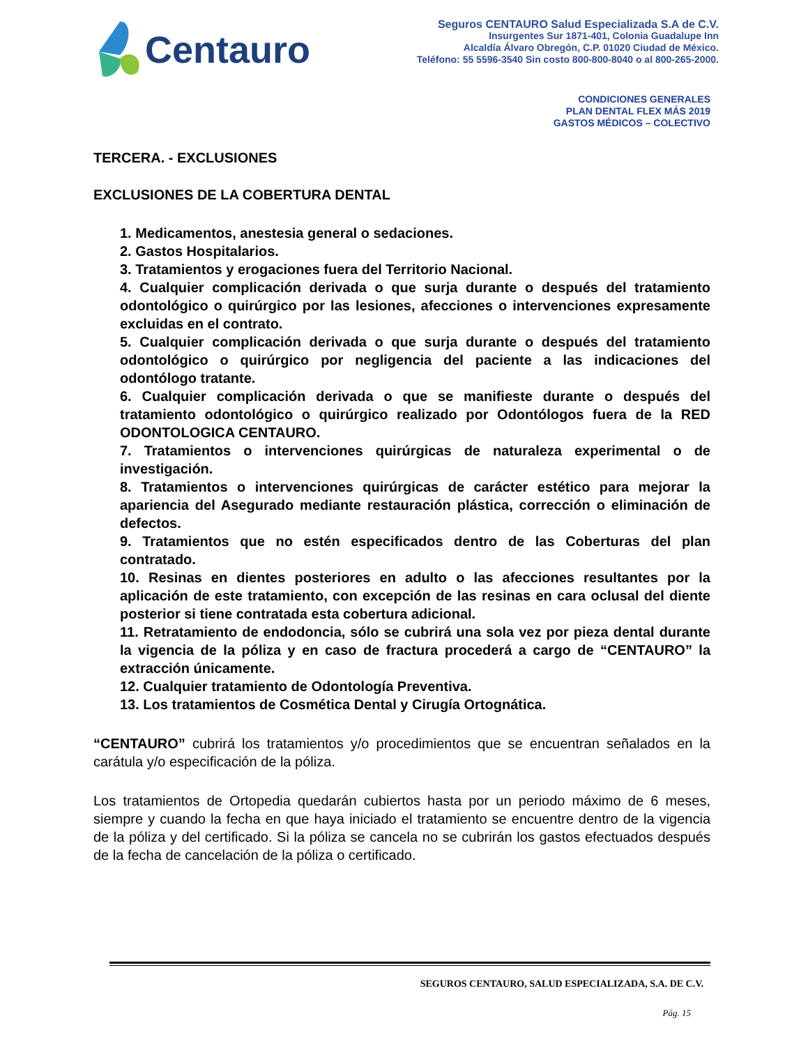Centauro
Seguros CENTAURO Salud Especializada S.A de C.V.
Insurgentes Sur 1871-401, Colonia Guadalupe Inn
Alcaldía Álvaro Obregón, C.P. 01020 Ciudad de México.
Teléfono: 55 5596-3540 Sin costo 800-800-8040 o al 800-265-2000.
CONDICIONES GENERALES
PLAN DENTAL FLEX MÁS 2019
GASTOS MÉDICOS – COLECTIVO
TERCERA. - EXCLUSIONES
EXCLUSIONES DE LA COBERTURA DENTAL
1. Medicamentos, anestesia general o sedaciones.
2. Gastos Hospitalarios.
3. Tratamientos y erogaciones fuera del Territorio Nacional.
4. Cualquier complicación derivada o que surja durante o después del tratamiento odontológico o quirúrgico por las lesiones, afecciones o intervenciones expresamente excluidas en el contrato.
5. Cualquier complicación derivada o que surja durante o después del tratamiento odontológico o quirúrgico por negligencia del paciente a las indicaciones del odontólogo tratante.
6. Cualquier complicación derivada o que se manifieste durante o después del tratamiento odontológico o quirúrgico realizado por Odontólogos fuera de la RED ODONTOLOGICA CENTAURO.
7. Tratamientos o intervenciones quirúrgicas de naturaleza experimental o de investigación.
8. Tratamientos o intervenciones quirúrgicas de carácter estético para mejorar la apariencia del Asegurado mediante restauración plástica, corrección o eliminación de defectos.
9. Tratamientos que no estén especificados dentro de las Coberturas del plan contratado.
10. Resinas en dientes posteriores en adulto o las afecciones resultantes por la aplicación de este tratamiento, con excepción de las resinas en cara oclusal del diente posterior si tiene contratada esta cobertura adicional.
11. Retratamiento de endodoncia, sólo se cubrirá una sola vez por pieza dental durante la vigencia de la póliza y en caso de fractura procederá a cargo de “CENTAURO” la extracción únicamente.
12. Cualquier tratamiento de Odontología Preventiva.
13. Los tratamientos de Cosmética Dental y Cirugía Ortognática.
“CENTAURO” cubrirá los tratamientos y/o procedimientos que se encuentran señalados en la carátula y/o especificación de la póliza.
Los tratamientos de Ortopedia quedarán cubiertos hasta por un periodo máximo de 6 meses, siempre y cuando la fecha en que haya iniciado el tratamiento se encuentre dentro de la vigencia de la póliza y del certificado. Si la póliza se cancela no se cubrirán los gastos efectuados después de la fecha de cancelación de la póliza o certificado.
SEGUROS CENTAURO, SALUD ESPECIALIZADA, S.A. DE C.V.
Pág. 15